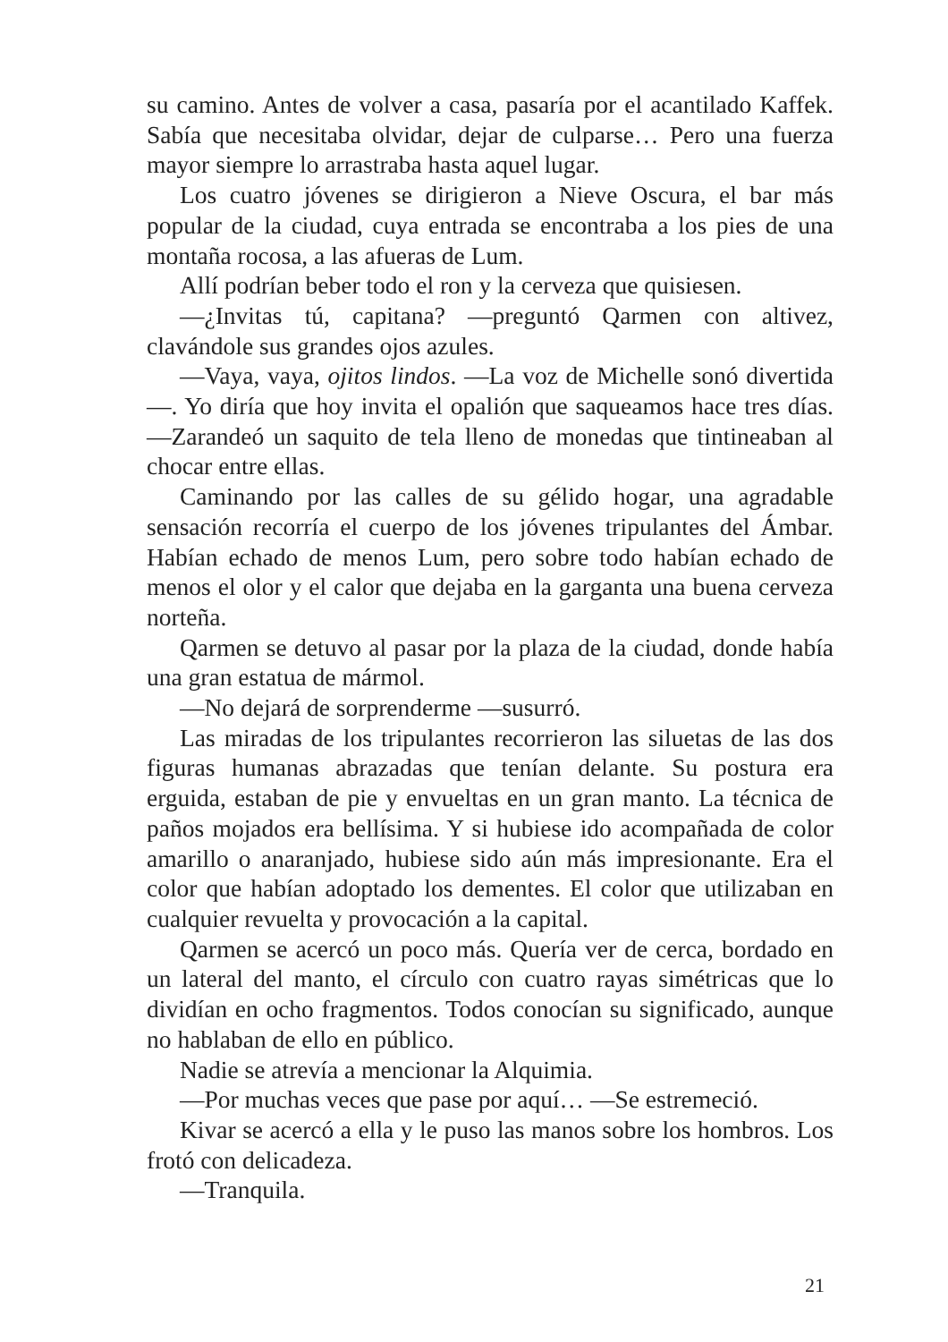su camino. Antes de volver a casa, pasaría por el acantilado Kaffek. Sabía que necesitaba olvidar, dejar de culparse… Pero una fuerza mayor siempre lo arrastraba hasta aquel lugar.
Los cuatro jóvenes se dirigieron a Nieve Oscura, el bar más popular de la ciudad, cuya entrada se encontraba a los pies de una montaña rocosa, a las afueras de Lum.
Allí podrían beber todo el ron y la cerveza que quisiesen.
—¿Invitas tú, capitana? —preguntó Qarmen con altivez, clavándole sus grandes ojos azules.
—Vaya, vaya, ojitos lindos. —La voz de Michelle sonó divertida—. Yo diría que hoy invita el opalión que saqueamos hace tres días. —Zarandeó un saquito de tela lleno de monedas que tintineaban al chocar entre ellas.
Caminando por las calles de su gélido hogar, una agradable sensación recorría el cuerpo de los jóvenes tripulantes del Ámbar. Habían echado de menos Lum, pero sobre todo habían echado de menos el olor y el calor que dejaba en la garganta una buena cerveza norteña.
Qarmen se detuvo al pasar por la plaza de la ciudad, donde había una gran estatua de mármol.
—No dejará de sorprenderme —susurró.
Las miradas de los tripulantes recorrieron las siluetas de las dos figuras humanas abrazadas que tenían delante. Su postura era erguida, estaban de pie y envueltas en un gran manto. La técnica de paños mojados era bellísima. Y si hubiese ido acompañada de color amarillo o anaranjado, hubiese sido aún más impresionante. Era el color que habían adoptado los dementes. El color que utilizaban en cualquier revuelta y provocación a la capital.
Qarmen se acercó un poco más. Quería ver de cerca, bordado en un lateral del manto, el círculo con cuatro rayas simétricas que lo dividían en ocho fragmentos. Todos conocían su significado, aunque no hablaban de ello en público.
Nadie se atrevía a mencionar la Alquimia.
—Por muchas veces que pase por aquí… —Se estremeció.
Kivar se acercó a ella y le puso las manos sobre los hombros. Los frotó con delicadeza.
—Tranquila.
21